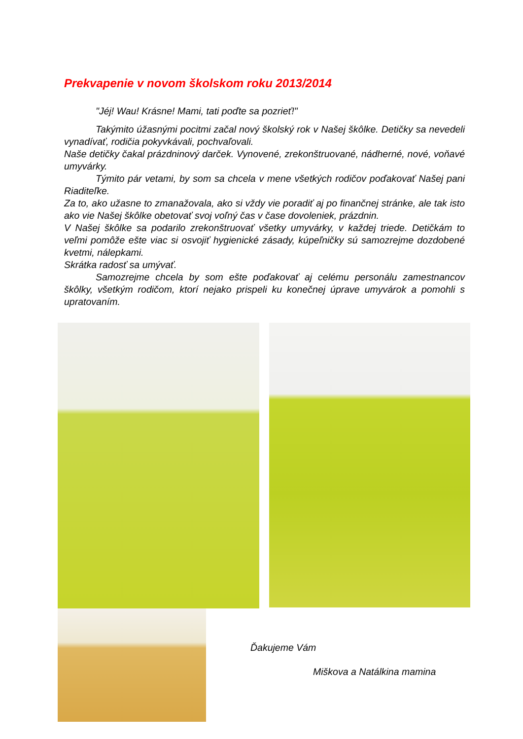Prekvapenie v novom školskom roku 2013/2014
"Jéj! Wau! Krásne! Mami, tati poďte sa pozrieť!"
Takýmito úžasnými pocitmi začal nový školský rok v Našej škôlke. Detičky sa nevedeli vynadívať, rodičia pokyvkávali, pochvaľovali.
Naše detičky čakal prázdninový darček. Vynovené, zrekonštruované, nádherné, nové, voňavé umyvárky.
Týmito pár vetami, by som sa chcela v mene všetkých rodičov poďakovať Našej pani Riaditeľke.
Za to, ako užasne to zmanažovala, ako si vždy vie poradiť aj po finančnej stránke, ale tak isto ako vie Našej škôlke obetovať svoj voľný čas v čase dovoleniek, prázdnin.
V Našej škôlke sa podarilo zrekonštruovať všetky umyvárky, v každej triede. Detičkám to veľmi pomôže ešte viac si osvojiť hygienické zásady, kúpeľničky sú samozrejme dozdobené kvetmi, nálepkami.
Skrátka radosť sa umývať.
Samozrejme chcela by som ešte poďakovať aj celému personálu zamestnancov škôlky, všetkým rodičom, ktorí nejako prispeli ku konečnej úprave umyvárok a pomohli s upratovaním.
Ďakujeme Vám
Miškova a Natálkina mamina